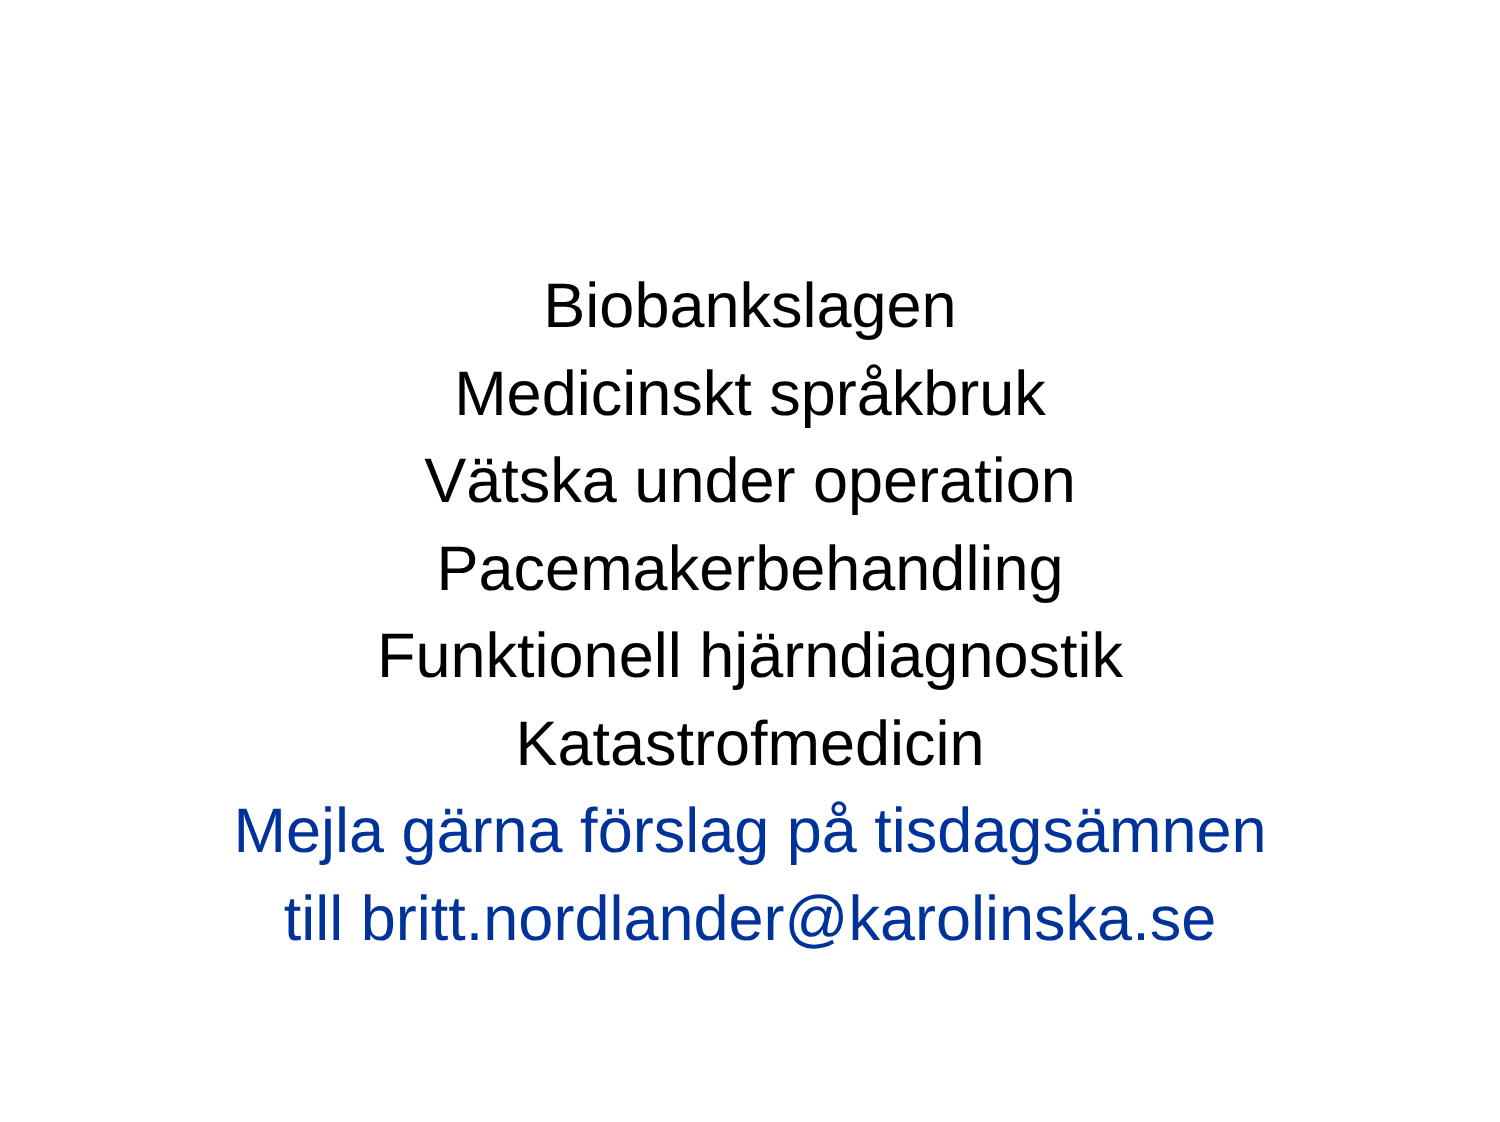Biobankslagen
Medicinskt språkbruk
Vätska under operation
Pacemakerbehandling
Funktionell hjärndiagnostik
Katastrofmedicin
Mejla gärna förslag på tisdagsämnen
till britt.nordlander@karolinska.se